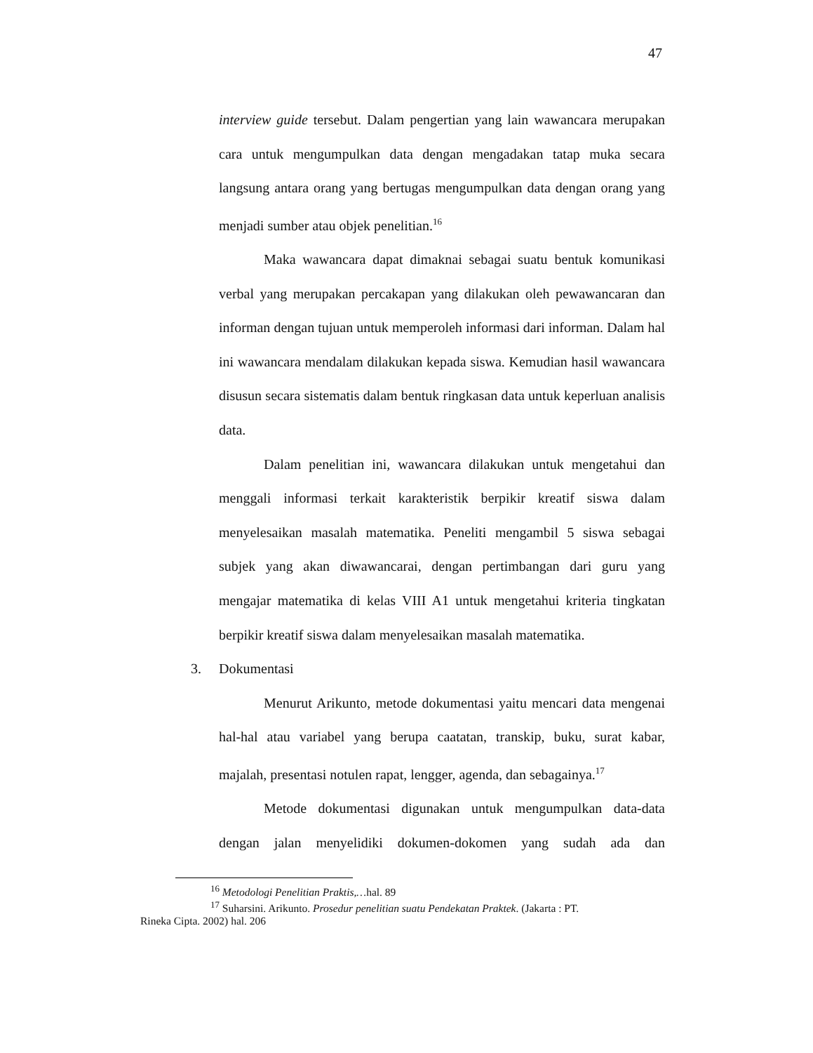47
interview guide tersebut. Dalam pengertian yang lain wawancara merupakan cara untuk mengumpulkan data dengan mengadakan tatap muka secara langsung antara orang yang bertugas mengumpulkan data dengan orang yang menjadi sumber atau objek penelitian.<sup>16</sup>
Maka wawancara dapat dimaknai sebagai suatu bentuk komunikasi verbal yang merupakan percakapan yang dilakukan oleh pewawancaran dan informan dengan tujuan untuk memperoleh informasi dari informan. Dalam hal ini wawancara mendalam dilakukan kepada siswa. Kemudian hasil wawancara disusun secara sistematis dalam bentuk ringkasan data untuk keperluan analisis data.
Dalam penelitian ini, wawancara dilakukan untuk mengetahui dan menggali informasi terkait karakteristik berpikir kreatif siswa dalam menyelesaikan masalah matematika. Peneliti mengambil 5 siswa sebagai subjek yang akan diwawancarai, dengan pertimbangan dari guru yang mengajar matematika di kelas VIII A1 untuk mengetahui kriteria tingkatan berpikir kreatif siswa dalam menyelesaikan masalah matematika.
3. Dokumentasi
Menurut Arikunto, metode dokumentasi yaitu mencari data mengenai hal-hal atau variabel yang berupa caatatan, transkip, buku, surat kabar, majalah, presentasi notulen rapat, lengger, agenda, dan sebagainya.<sup>17</sup>
Metode dokumentasi digunakan untuk mengumpulkan data-data dengan jalan menyelidiki dokumen-dokomen yang sudah ada dan
<sup>16</sup> Metodologi Penelitian Praktis,…hal. 89
<sup>17</sup> Suharsini. Arikunto. Prosedur penelitian suatu Pendekatan Praktek. (Jakarta : PT.
Rineka Cipta. 2002) hal. 206